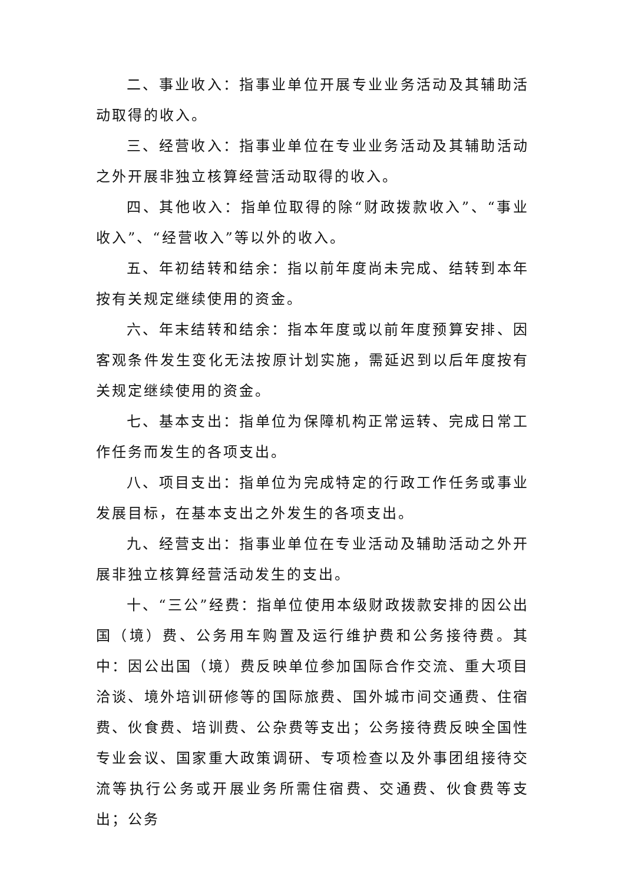二、事业收入：指事业单位开展专业业务活动及其辅助活动取得的收入。
三、经营收入：指事业单位在专业业务活动及其辅助活动之外开展非独立核算经营活动取得的收入。
四、其他收入：指单位取得的除“财政拨款收入”、“事业收入”、“经营收入”等以外的收入。
五、年初结转和结余：指以前年度尚未完成、结转到本年按有关规定继续使用的资金。
六、年末结转和结余：指本年度或以前年度预算安排、因客观条件发生变化无法按原计划实施，需延迟到以后年度按有关规定继续使用的资金。
七、基本支出：指单位为保障机构正常运转、完成日常工作任务而发生的各项支出。
八、项目支出：指单位为完成特定的行政工作任务或事业发展目标，在基本支出之外发生的各项支出。
九、经营支出：指事业单位在专业活动及辅助活动之外开展非独立核算经营活动发生的支出。
十、“三公”经费：指单位使用本级财政拨款安排的因公出国（境）费、公务用车购置及运行维护费和公务接待费。其中：因公出国（境）费反映单位参加国际合作交流、重大项目洽谈、境外培训研修等的国际旅费、国外城市间交通费、住宿费、伙食费、培训费、公杂费等支出；公务接待费反映全国性专业会议、国家重大政策调研、专项检查以及外事团组接待交流等执行公务或开展业务所需住宿费、交通费、伙食费等支出；公务